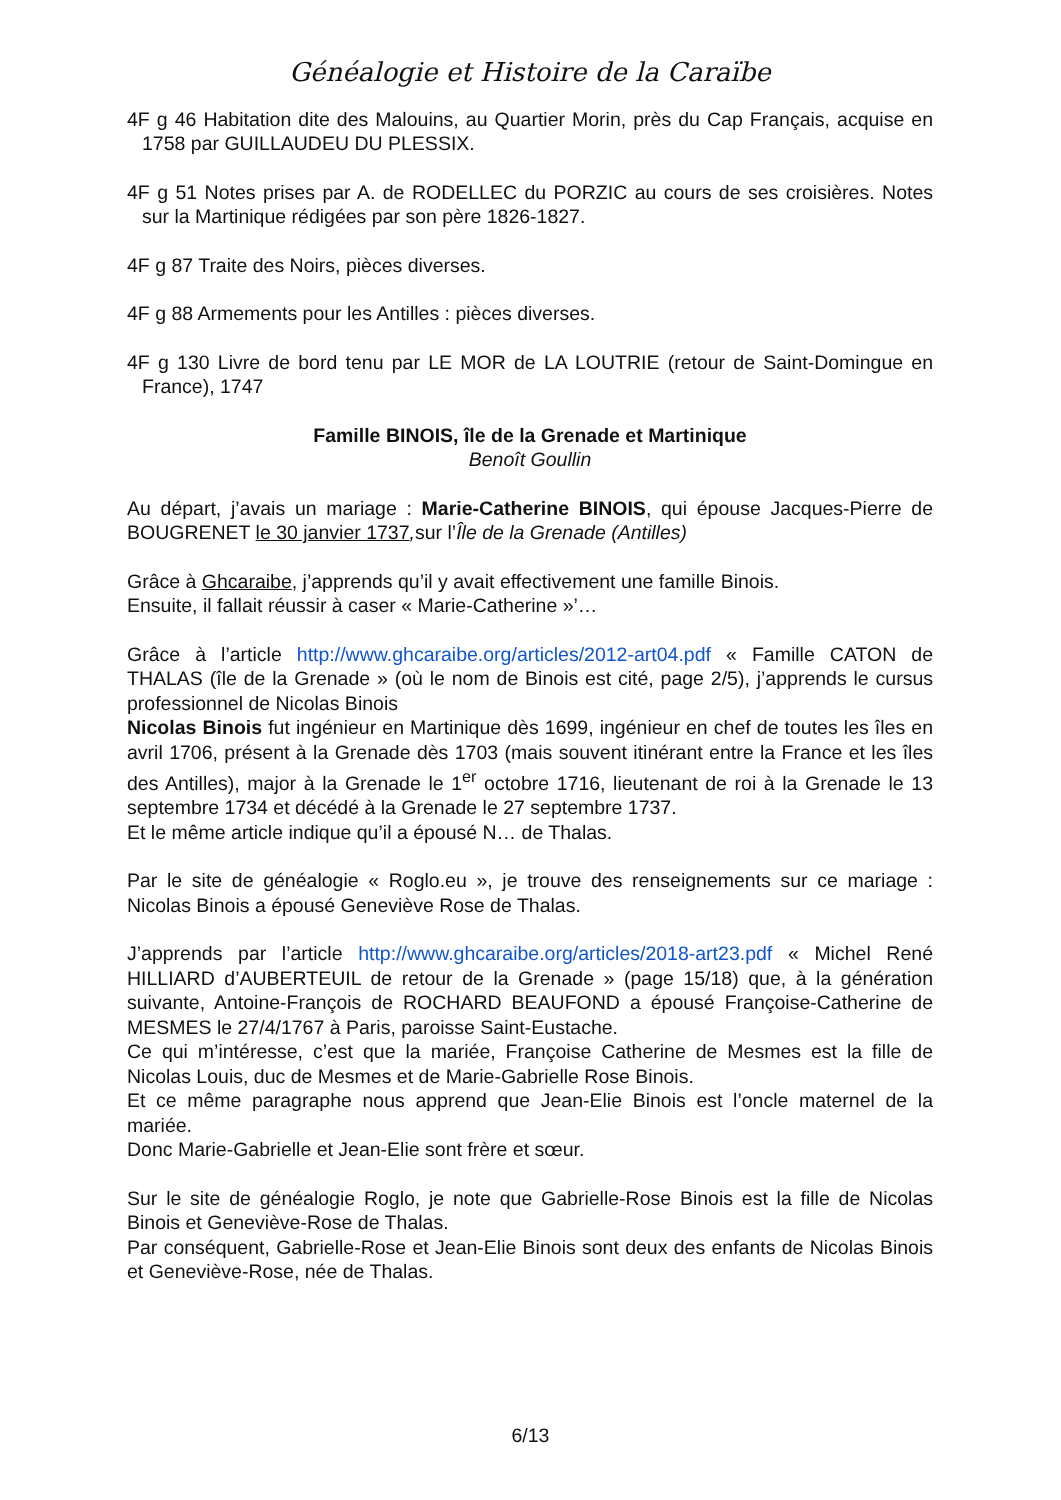Généalogie et Histoire de la Caraïbe
4F g 46 Habitation dite des Malouins, au Quartier Morin, près du Cap Français, acquise en 1758 par GUILLAUDEU DU PLESSIX.
4F g 51 Notes prises par A. de RODELLEC du PORZIC au cours de ses croisières. Notes sur la Martinique rédigées par son père 1826-1827.
4F g 87 Traite des Noirs, pièces diverses.
4F g 88 Armements pour les Antilles : pièces diverses.
4F g 130 Livre de bord tenu par LE MOR de LA LOUTRIE (retour de Saint-Domingue en France), 1747
Famille BINOIS, île de la Grenade et Martinique
Benoît Goullin
Au départ, j’avais un mariage : Marie-Catherine BINOIS, qui épouse Jacques-Pierre de BOUGRENET le 30 janvier 1737, sur l’Île de la Grenade (Antilles)
Grâce à Ghcaraibe, j’apprends qu’il y avait effectivement une famille Binois.
Ensuite, il fallait réussir à caser « Marie-Catherine »’…
Grâce à l’article http://www.ghcaraibe.org/articles/2012-art04.pdf « Famille CATON de THALAS (île de la Grenade » (où le nom de Binois est cité, page 2/5), j’apprends le cursus professionnel de Nicolas Binois
Nicolas Binois fut ingénieur en Martinique dès 1699, ingénieur en chef de toutes les îles en avril 1706, présent à la Grenade dès 1703 (mais souvent itinérant entre la France et les îles des Antilles), major à la Grenade le 1<sup>er</sup> octobre 1716, lieutenant de roi à la Grenade le 13 septembre 1734 et décédé à la Grenade le 27 septembre 1737.
Et le même article indique qu’il a épousé N… de Thalas.
Par le site de généalogie « Roglo.eu », je trouve des renseignements sur ce mariage : Nicolas Binois a épousé Geneviève Rose de Thalas.
J’apprends par l’article http://www.ghcaraibe.org/articles/2018-art23.pdf « Michel René HILLIARD d’AUBERTEUIL de retour de la Grenade » (page 15/18) que, à la génération suivante, Antoine-François de ROCHARD BEAUFOND a épousé Françoise-Catherine de MESMES le 27/4/1767 à Paris, paroisse Saint-Eustache.
Ce qui m’intéresse, c’est que la mariée, Françoise Catherine de Mesmes est la fille de Nicolas Louis, duc de Mesmes et de Marie-Gabrielle Rose Binois.
Et ce même paragraphe nous apprend que Jean-Elie Binois est l’oncle maternel de la mariée.
Donc Marie-Gabrielle et Jean-Elie sont frère et sœur.
Sur le site de généalogie Roglo, je note que Gabrielle-Rose Binois est la fille de Nicolas Binois et Geneviève-Rose de Thalas.
Par conséquent, Gabrielle-Rose et Jean-Elie Binois sont deux des enfants de Nicolas Binois et Geneviève-Rose, née de Thalas.
6/13